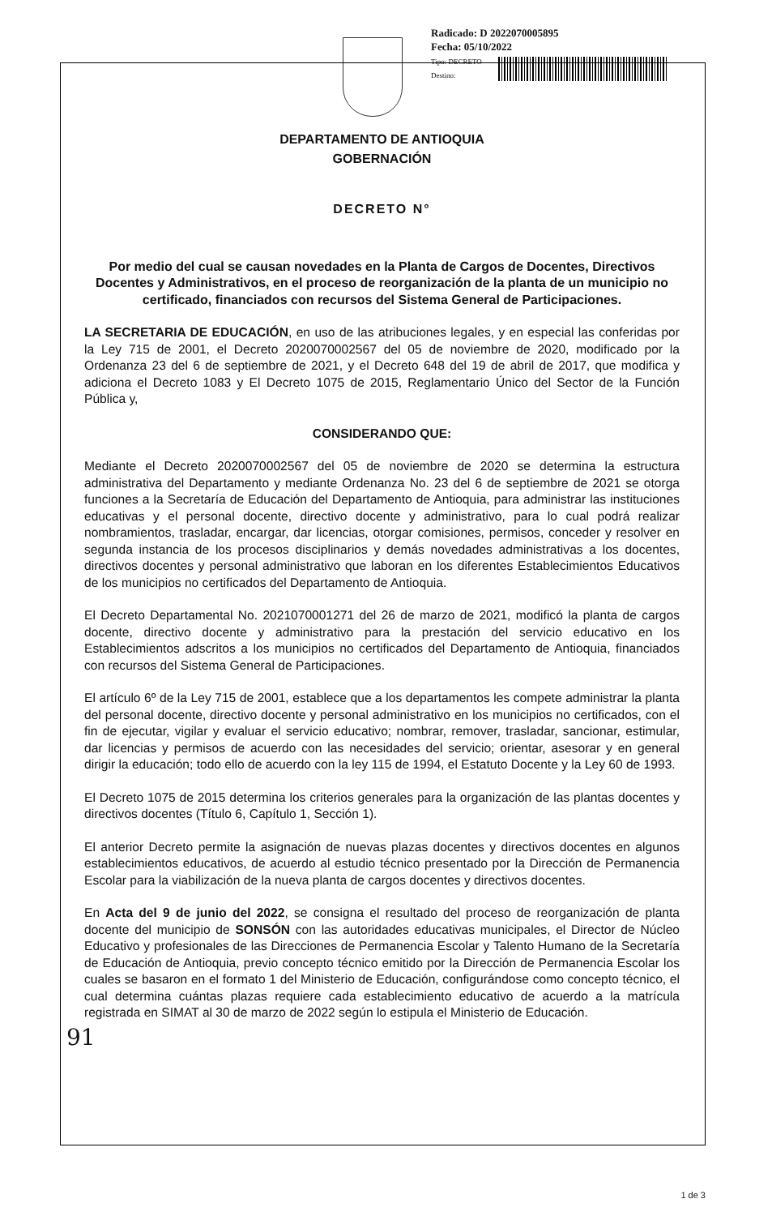Radicado: D 2022070005895
Fecha: 05/10/2022
Tipo: DECRETO
Destino:
DEPARTAMENTO DE ANTIOQUIA
GOBERNACIÓN
DECRETO N°
Por medio del cual se causan novedades en la Planta de Cargos de Docentes, Directivos Docentes y Administrativos, en el proceso de reorganización de la planta de un municipio no certificado, financiados con recursos del Sistema General de Participaciones.
LA SECRETARIA DE EDUCACIÓN, en uso de las atribuciones legales, y en especial las conferidas por la Ley 715 de 2001, el Decreto 2020070002567 del 05 de noviembre de 2020, modificado por la Ordenanza 23 del 6 de septiembre de 2021, y el Decreto 648 del 19 de abril de 2017, que modifica y adiciona el Decreto 1083 y El Decreto 1075 de 2015, Reglamentario Único del Sector de la Función Pública y,
CONSIDERANDO QUE:
Mediante el Decreto 2020070002567 del 05 de noviembre de 2020 se determina la estructura administrativa del Departamento y mediante Ordenanza No. 23 del 6 de septiembre de 2021 se otorga funciones a la Secretaría de Educación del Departamento de Antioquia, para administrar las instituciones educativas y el personal docente, directivo docente y administrativo, para lo cual podrá realizar nombramientos, trasladar, encargar, dar licencias, otorgar comisiones, permisos, conceder y resolver en segunda instancia de los procesos disciplinarios y demás novedades administrativas a los docentes, directivos docentes y personal administrativo que laboran en los diferentes Establecimientos Educativos de los municipios no certificados del Departamento de Antioquia.
El Decreto Departamental No. 2021070001271 del 26 de marzo de 2021, modificó la planta de cargos docente, directivo docente y administrativo para la prestación del servicio educativo en los Establecimientos adscritos a los municipios no certificados del Departamento de Antioquia, financiados con recursos del Sistema General de Participaciones.
El artículo 6º de la Ley 715 de 2001, establece que a los departamentos les compete administrar la planta del personal docente, directivo docente y personal administrativo en los municipios no certificados, con el fin de ejecutar, vigilar y evaluar el servicio educativo; nombrar, remover, trasladar, sancionar, estimular, dar licencias y permisos de acuerdo con las necesidades del servicio; orientar, asesorar y en general dirigir la educación; todo ello de acuerdo con la ley 115 de 1994, el Estatuto Docente y la Ley 60 de 1993.
El Decreto 1075 de 2015 determina los criterios generales para la organización de las plantas docentes y directivos docentes (Título 6, Capítulo 1, Sección 1).
El anterior Decreto permite la asignación de nuevas plazas docentes y directivos docentes en algunos establecimientos educativos, de acuerdo al estudio técnico presentado por la Dirección de Permanencia Escolar para la viabilización de la nueva planta de cargos docentes y directivos docentes.
En Acta del 9 de junio del 2022, se consigna el resultado del proceso de reorganización de planta docente del municipio de SONSÓN con las autoridades educativas municipales, el Director de Núcleo Educativo y profesionales de las Direcciones de Permanencia Escolar y Talento Humano de la Secretaría de Educación de Antioquia, previo concepto técnico emitido por la Dirección de Permanencia Escolar los cuales se basaron en el formato 1 del Ministerio de Educación, configurándose como concepto técnico, el cual determina cuántas plazas requiere cada establecimiento educativo de acuerdo a la matrícula registrada en SIMAT al 30 de marzo de 2022 según lo estipula el Ministerio de Educación.
91
1 de 3